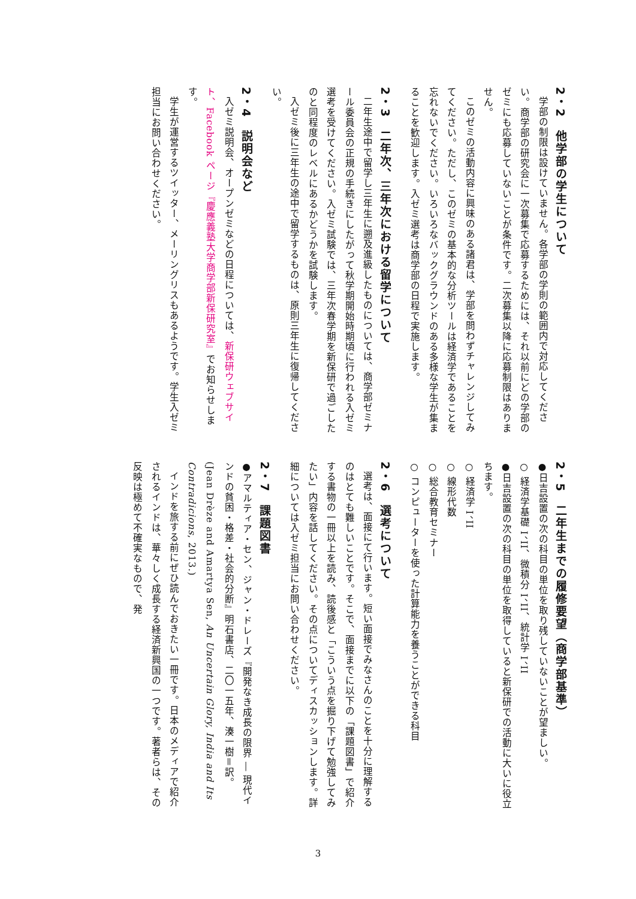2・2　他学部の学生について
学部の制限は設けていません。各学部の学則の範囲内で対応してください。商学部の研究会に一次募集で応募するためには、それ以前にどの学部のゼミにも応募していないことが条件です。二次募集以降に応募制限はありません。
このゼミの活動内容に興味のある諸君は、学部を問わずチャレンジしてみてください。ただし、このゼミの基本的な分析ツールは経済学であることを忘れないでください。いろいろなバックグラウンドのある多様な学生が集まることを歓迎します。入ゼミ選考は商学部の日程で実施します。
2・3　二年次、三年次における留学について
二年生途中で留学し三年生に遡及進級したものについては、商学部ゼミナール委員会の正規の手続きにしたがって秋学期開始時期頃に行われる入ゼミ選考を受けてください。入ゼミ試験では、三年次春学期を新保研で過ごしたのと同程度のレベルにあるかどうかを試験します。
入ゼミ後に三年生の途中で留学するものは、原則三年生に復帰してください。
2・4　説明会など
入ゼミ説明会、オープンゼミなどの日程については、新保研ウェブサイト、Facebook ページ『慶應義塾大学商学部新保研究室』でお知らせします。
学生が運営するツイッター、メーリングリスもあるようです。学生入ゼミ担当にお問い合わせください。
2・5　二年生までの履修要望（商学部基準）
●日吉設置の次の科目の単位を取り残していないことが望ましい。
○ 経済学基礎 I、II、微積分 I、II、統計学 I、II
●日吉設置の次の科目の単位を取得していると新保研での活動に大いに役立ちます。
○ 経済学 I、II
○ 線形代数
○ 総合教育セミナー
○ コンピューターを使った計算能力を養うことができる科目
2・6　選考について
選考は、面接にて行います。短い面接でみなさんのことを十分に理解するのはとても難しいことです。そこで、面接までに以下の「課題図書」で紹介する書物の一冊以上を読み、読後感と「こういう点を掘り下げて勉強してみたい」内容を話してください。その点についてディスカッションします。詳細については入ゼミ担当にお問い合わせください。
2・7　課題図書
●アマルティア・セン、ジャン・ドレーズ『開発なき成長の限界 ― 現代インドの貧困・格差・社会的分断』明石書店、二〇一五年、湊一樹＝訳。(Jean Drèze and Amartya Sen, An Uncertain Glory, India and Its Contradicions, 2013.)
インドを旅する前にぜひ読んでおきたい一冊です。日本のメディアで紹介されるインドは、華々しく成長する経済新興国の一つです。著者らは、その反映は極めて不確実なもので、発
3